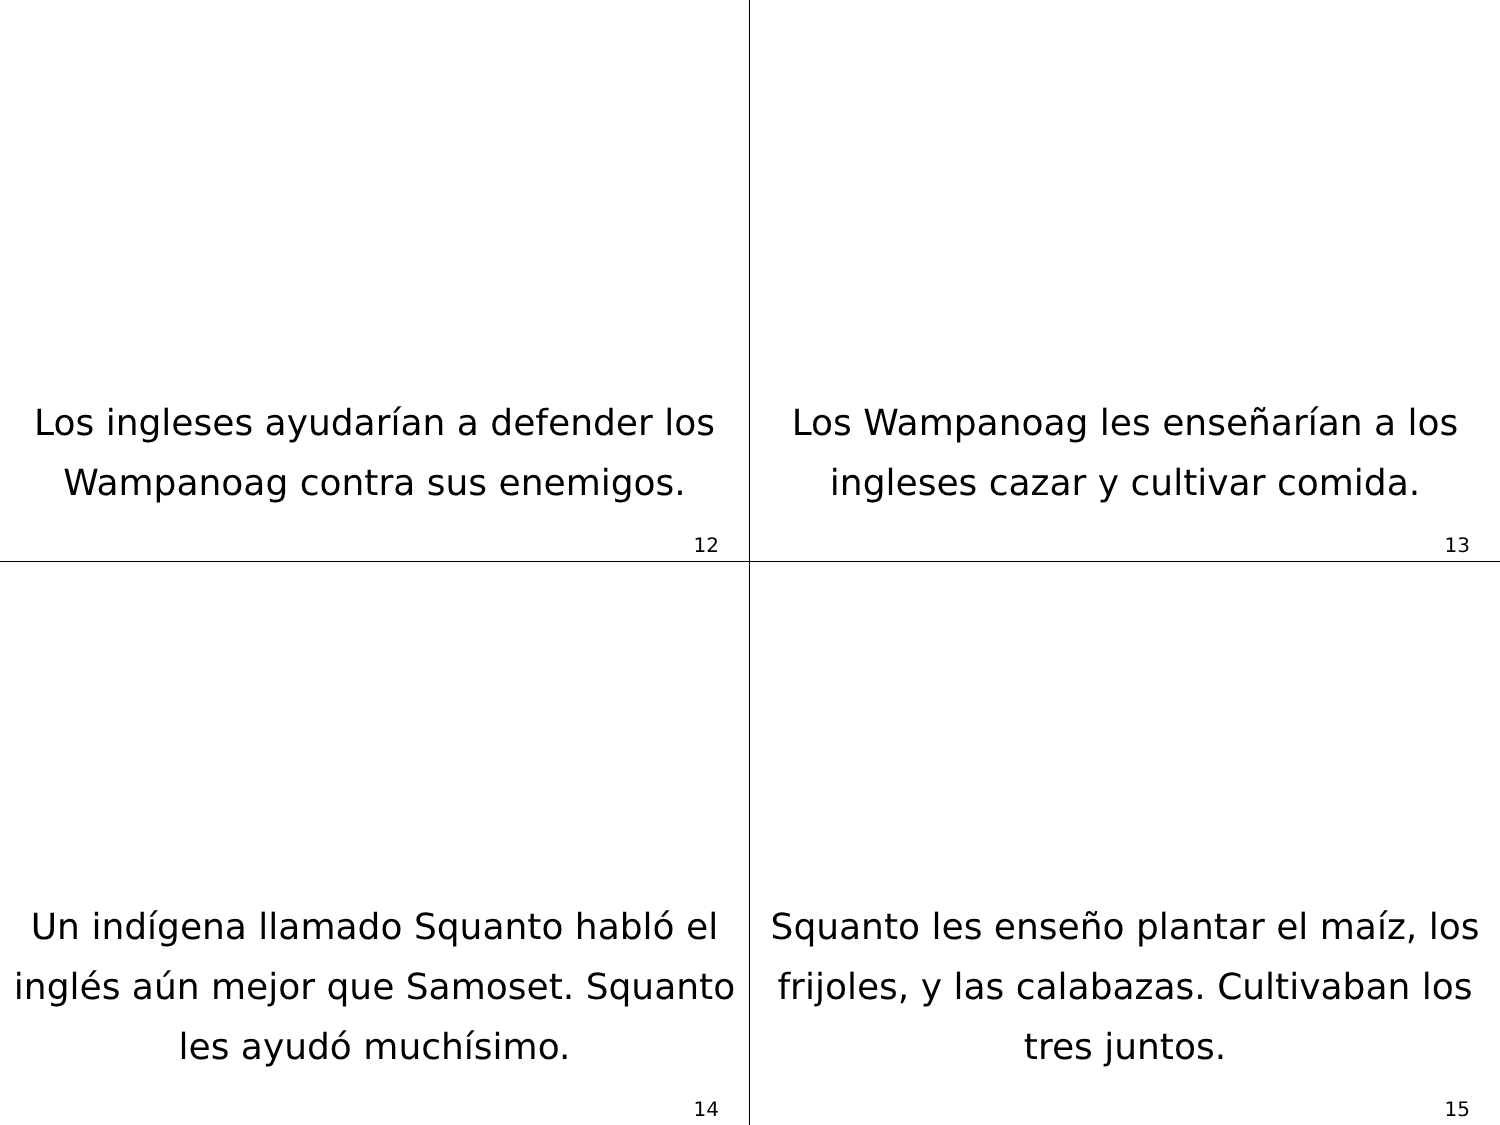Los ingleses ayudarían a defender los Wampanoag contra sus enemigos.
12
Los Wampanoag les enseñarían a los ingleses cazar y cultivar comida.
13
Un indígena llamado Squanto habló el inglés aún mejor que Samoset. Squanto les ayudó muchísimo.
14
Squanto les enseño plantar el maíz, los frijoles, y las calabazas. Cultivaban los tres juntos.
15